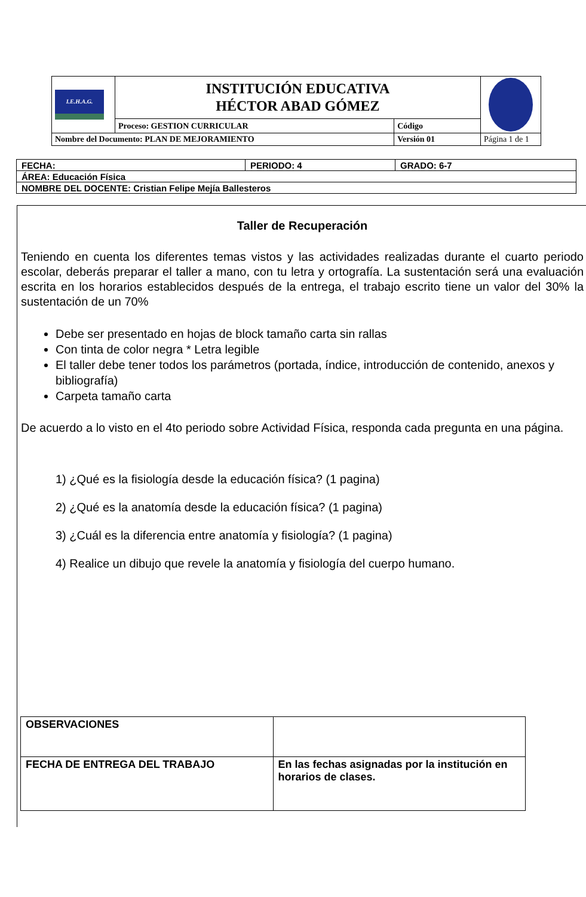| I.E.H.A.G. | INSTITUCIÓN EDUCATIVA HÉCTOR ABAD GÓMEZ | | |
| | Proceso: GESTION CURRICULAR | Código | |
| Nombre del Documento: PLAN DE MEJORAMIENTO | | Versión 01 | Página 1 de 1 |
| FECHA: | PERIODO: 4 | GRADO: 6-7 |
| ÁREA: Educación Física | | |
| NOMBRE DEL DOCENTE: Cristian Felipe Mejía Ballesteros | | |
Taller de Recuperación
Teniendo en cuenta los diferentes temas vistos y las actividades realizadas durante el cuarto periodo escolar, deberás preparar el taller a mano, con tu letra y ortografía. La sustentación será una evaluación escrita en los horarios establecidos después de la entrega, el trabajo escrito tiene un valor del 30% la sustentación de un 70%
Debe ser presentado en hojas de block tamaño carta sin rallas
Con tinta de color negra * Letra legible
El taller debe tener todos los parámetros (portada, índice, introducción de contenido, anexos y bibliografía)
Carpeta tamaño carta
De acuerdo a lo visto en el 4to periodo sobre Actividad Física, responda cada pregunta en una página.
1) ¿Qué es la fisiología desde la educación física? (1 pagina)
2) ¿Qué es la anatomía desde la educación física? (1 pagina)
3) ¿Cuál es la diferencia entre anatomía y fisiología? (1 pagina)
4) Realice un dibujo que revele la anatomía y fisiología del cuerpo humano.
| OBSERVACIONES | |
| FECHA DE ENTREGA DEL TRABAJO | En las fechas asignadas por la institución en horarios de clases. |